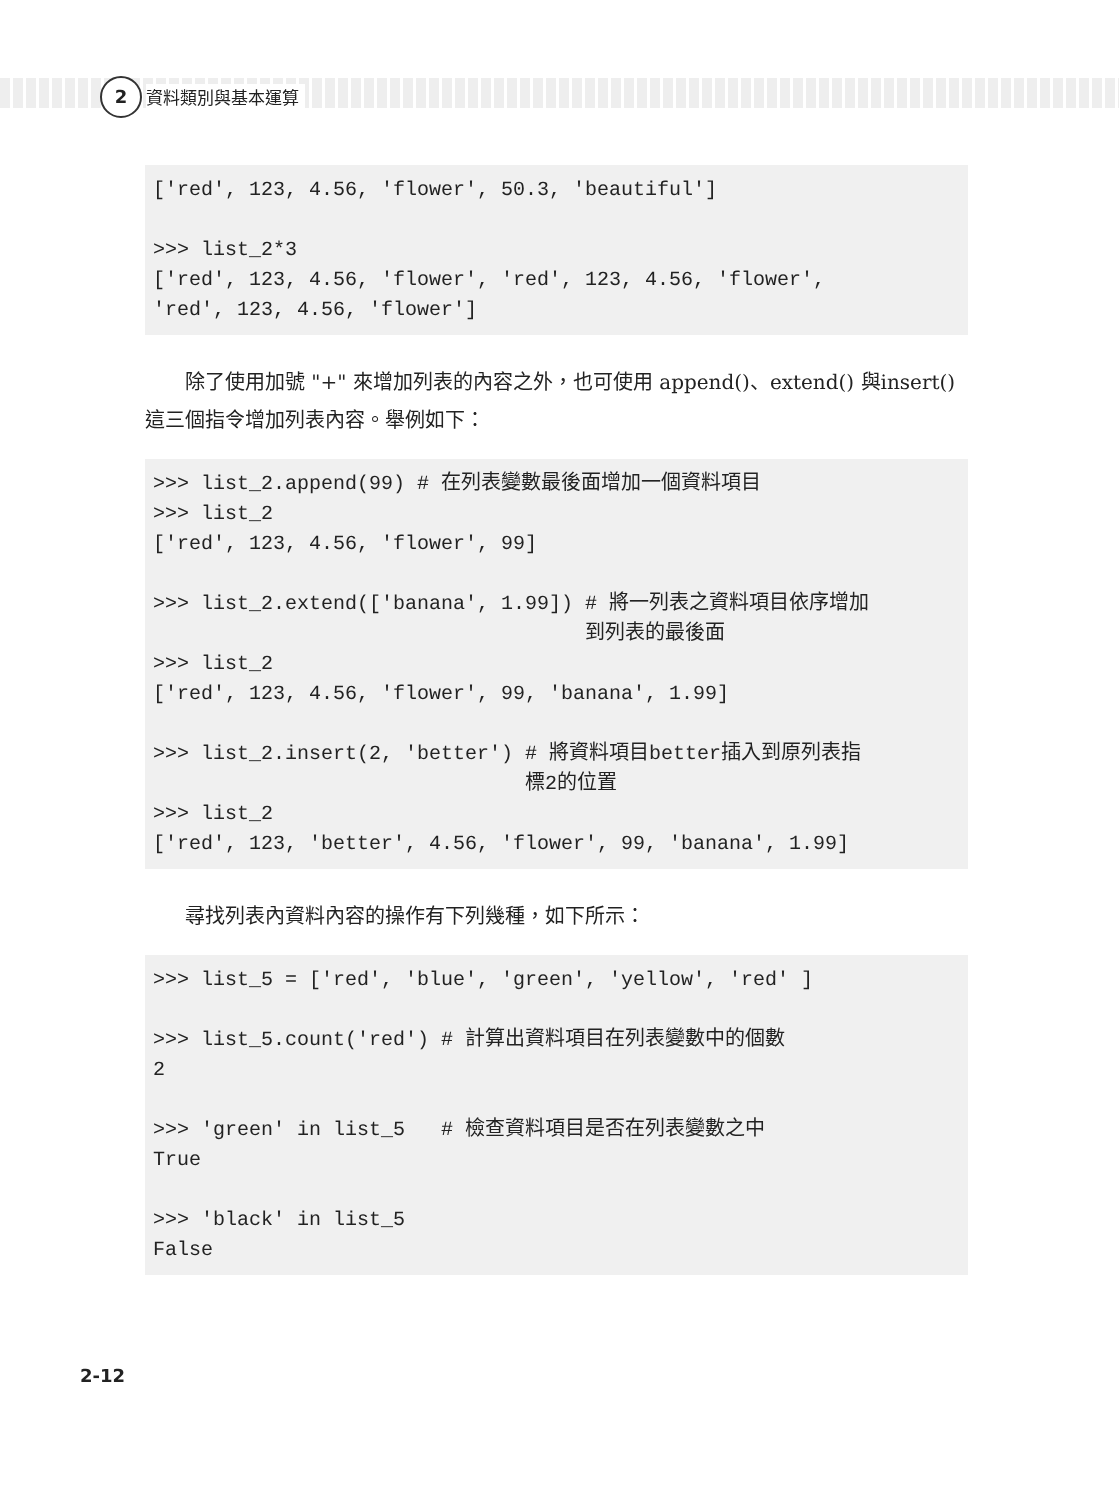2 資料類別與基本運算
['red', 123, 4.56, 'flower', 50.3, 'beautiful'] >>> list_2*3 ['red', 123, 4.56, 'flower', 'red', 123, 4.56, 'flower', 'red', 123, 4.56, 'flower']
除了使用加號 "+" 來增加列表的內容之外，也可使用 append()、extend() 與insert() 這三個指令增加列表內容。舉例如下：
>>> list_2.append(99) # 在列表變數最後面增加一個資料項目 >>> list_2 ['red', 123, 4.56, 'flower', 99] >>> list_2.extend(['banana', 1.99]) # 將一列表之資料項目依序增加 到列表的最後面 >>> list_2 ['red', 123, 4.56, 'flower', 99, 'banana', 1.99] >>> list_2.insert(2, 'better') # 將資料項目better插入到原列表指 標2的位置 >>> list_2 ['red', 123, 'better', 4.56, 'flower', 99, 'banana', 1.99]
尋找列表內資料內容的操作有下列幾種，如下所示：
>>> list_5 = ['red', 'blue', 'green', 'yellow', 'red' ] >>> list_5.count('red') # 計算出資料項目在列表變數中的個數 2 >>> 'green' in list_5 # 檢查資料項目是否在列表變數之中 True >>> 'black' in list_5 False
2-12